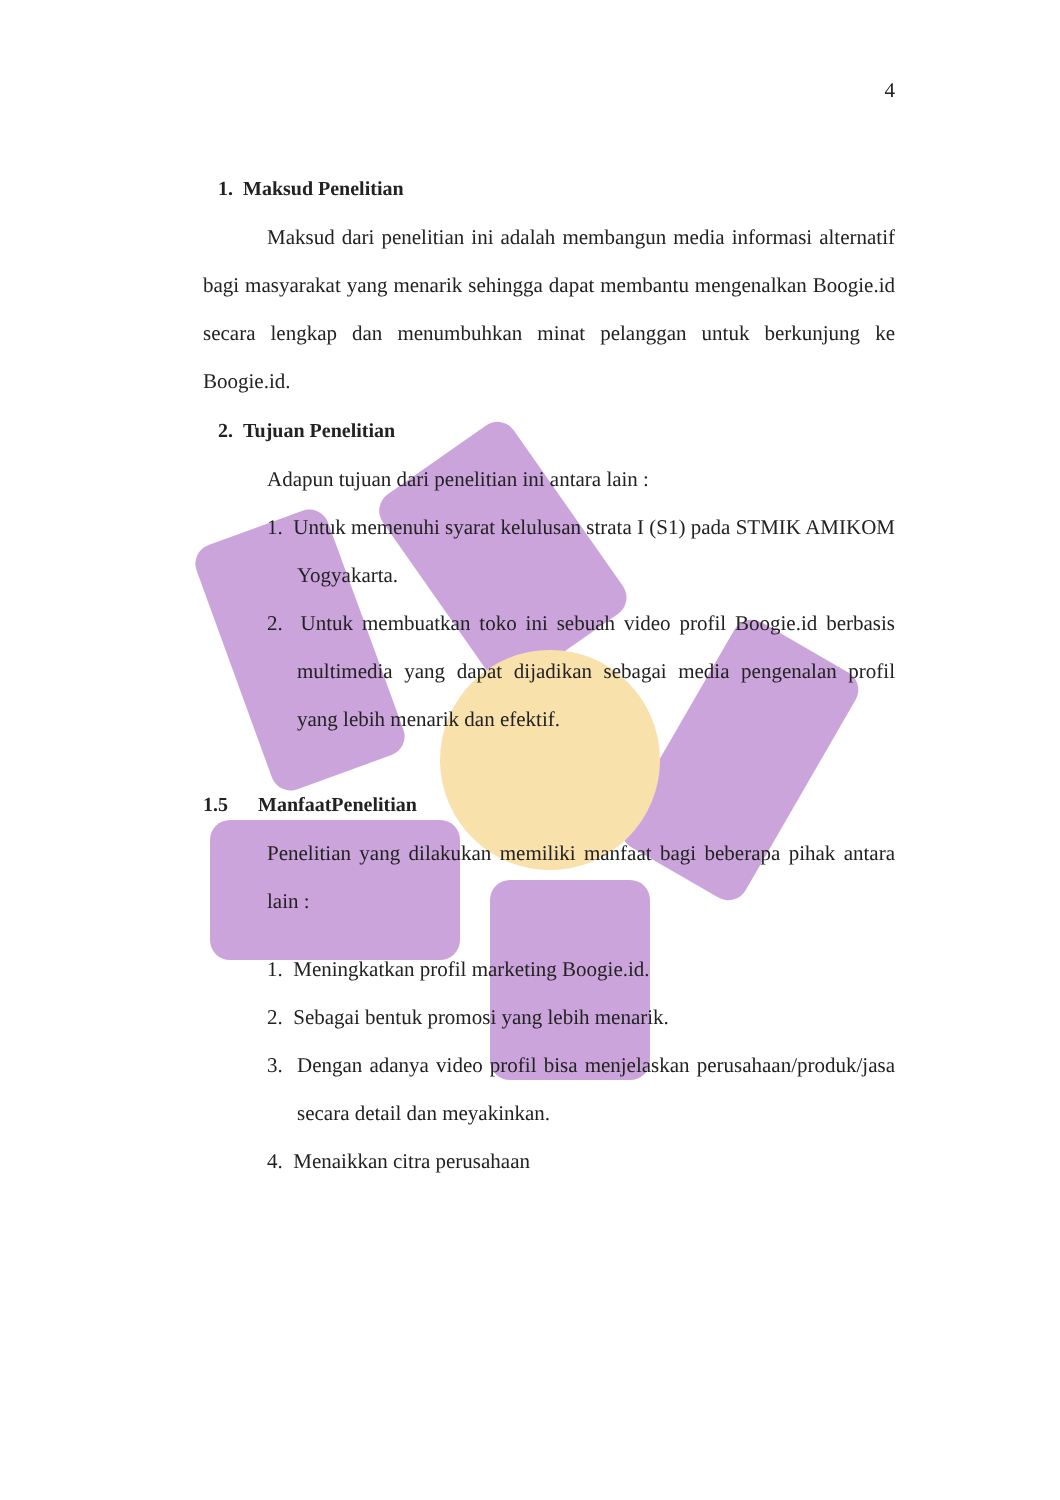4
1. Maksud Penelitian
Maksud dari penelitian ini adalah membangun media informasi alternatif bagi masyarakat yang menarik sehingga dapat membantu mengenalkan Boogie.id secara lengkap dan menumbuhkan minat pelanggan untuk berkunjung ke Boogie.id.
2. Tujuan Penelitian
Adapun tujuan dari penelitian ini antara lain :
1. Untuk memenuhi syarat kelulusan strata I (S1) pada STMIK AMIKOM Yogyakarta.
2. Untuk membuatkan toko ini sebuah video profil Boogie.id berbasis multimedia yang dapat dijadikan sebagai media pengenalan profil yang lebih menarik dan efektif.
1.5 ManfaatPenelitian
Penelitian yang dilakukan memiliki manfaat bagi beberapa pihak antara lain :
1. Meningkatkan profil marketing Boogie.id.
2. Sebagai bentuk promosi yang lebih menarik.
3. Dengan adanya video profil bisa menjelaskan perusahaan/produk/jasa secara detail dan meyakinkan.
4. Menaikkan citra perusahaan